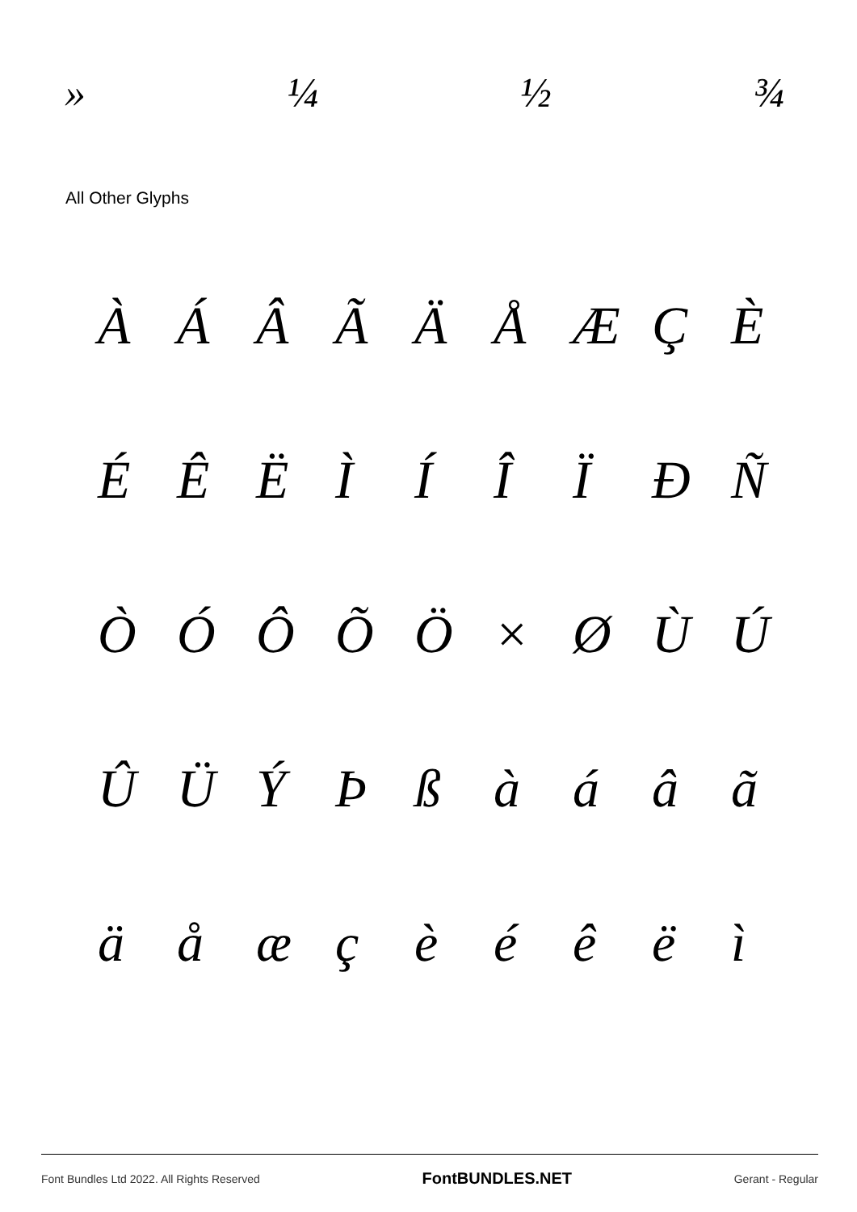» ¼ ½ ¾
All Other Glyphs
| À | Á | Â | Ã | Ä | Å | Æ | Ç | È |
| É | Ê | Ë | Ì | Í | Î | Ï | Ð | Ñ |
| Ò | Ó | Ô | Õ | Ö | × | Ø | Ù | Ú |
| Û | Ü | Ý | Þ | ß | à | á | â | ã |
| ä | å | æ | ç | è | é | ê | ë | ì |
Font Bundles Ltd 2022. All Rights Reserved FontBUNDLES.NET Gerant - Regular